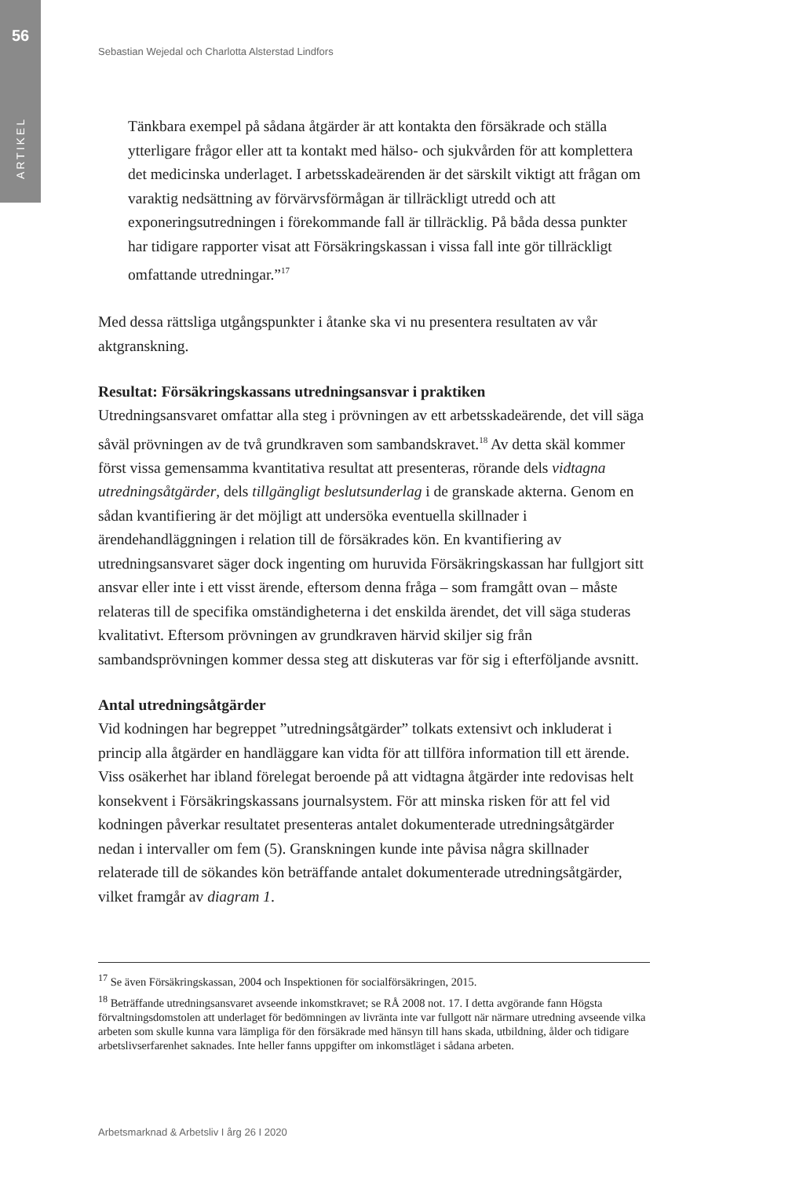56
ARTIKEL
Sebastian Wejedal och Charlotta Alsterstad Lindfors
Tänkbara exempel på sådana åtgärder är att kontakta den försäkrade och ställa ytterligare frågor eller att ta kontakt med hälso- och sjukvården för att komplettera det medicinska underlaget. I arbetsskadeärenden är det särskilt viktigt att frågan om varaktig nedsättning av förvärvsförmågan är tillräckligt utredd och att exponeringsutredningen i förekommande fall är tillräcklig. På båda dessa punkter har tidigare rapporter visat att Försäkringskassan i vissa fall inte gör tillräckligt omfattande utredningar.”<sup>17</sup>
Med dessa rättsliga utgångspunkter i åtanke ska vi nu presentera resultaten av vår aktgranskning.
Resultat: Försäkringskassans utredningsansvar i praktiken
Utredningsansvaret omfattar alla steg i prövningen av ett arbetsskadeärende, det vill säga såväl prövningen av de två grundkraven som sambandskravet.<sup>18</sup> Av detta skäl kommer först vissa gemensamma kvantitativa resultat att presenteras, rörande dels vidtagna utredningsåtgärder, dels tillgängligt beslutsunderlag i de granskade akterna. Genom en sådan kvantifiering är det möjligt att undersöka eventuella skillnader i ärendehandläggningen i relation till de försäkrades kön. En kvantifiering av utredningsansvaret säger dock ingenting om huruvida Försäkringskassan har fullgjort sitt ansvar eller inte i ett visst ärende, eftersom denna fråga – som framgått ovan – måste relateras till de specifika omständigheterna i det enskilda ärendet, det vill säga studeras kvalitativt. Eftersom prövningen av grundkraven härvid skiljer sig från sambandsprövningen kommer dessa steg att diskuteras var för sig i efterföljande avsnitt.
Antal utredningsåtgärder
Vid kodningen har begreppet ”utredningsåtgärder” tolkats extensivt och inkluderat i princip alla åtgärder en handläggare kan vidta för att tillföra information till ett ärende. Viss osäkerhet har ibland förelegat beroende på att vidtagna åtgärder inte redovisas helt konsekvent i Försäkringskassans journalsystem. För att minska risken för att fel vid kodningen påverkar resultatet presenteras antalet dokumenterade utredningsåtgärder nedan i intervaller om fem (5). Granskningen kunde inte påvisa några skillnader relaterade till de sökandes kön beträffande antalet dokumenterade utredningsåtgärder, vilket framgår av diagram 1.
<sup>17</sup> Se även Försäkringskassan, 2004 och Inspektionen för socialförsäkringen, 2015.
<sup>18</sup> Beträffande utredningsansvaret avseende inkomstkravet; se RÅ 2008 not. 17. I detta avgörande fann Högsta förvaltningsdomstolen att underlaget för bedömningen av livränta inte var fullgott när närmare utredning avseende vilka arbeten som skulle kunna vara lämpliga för den försäkrade med hänsyn till hans skada, utbildning, ålder och tidigare arbetslivserfarenhet saknades. Inte heller fanns uppgifter om inkomstläget i sådana arbeten.
Arbetsmarknad & Arbetsliv I årg 26 I 2020